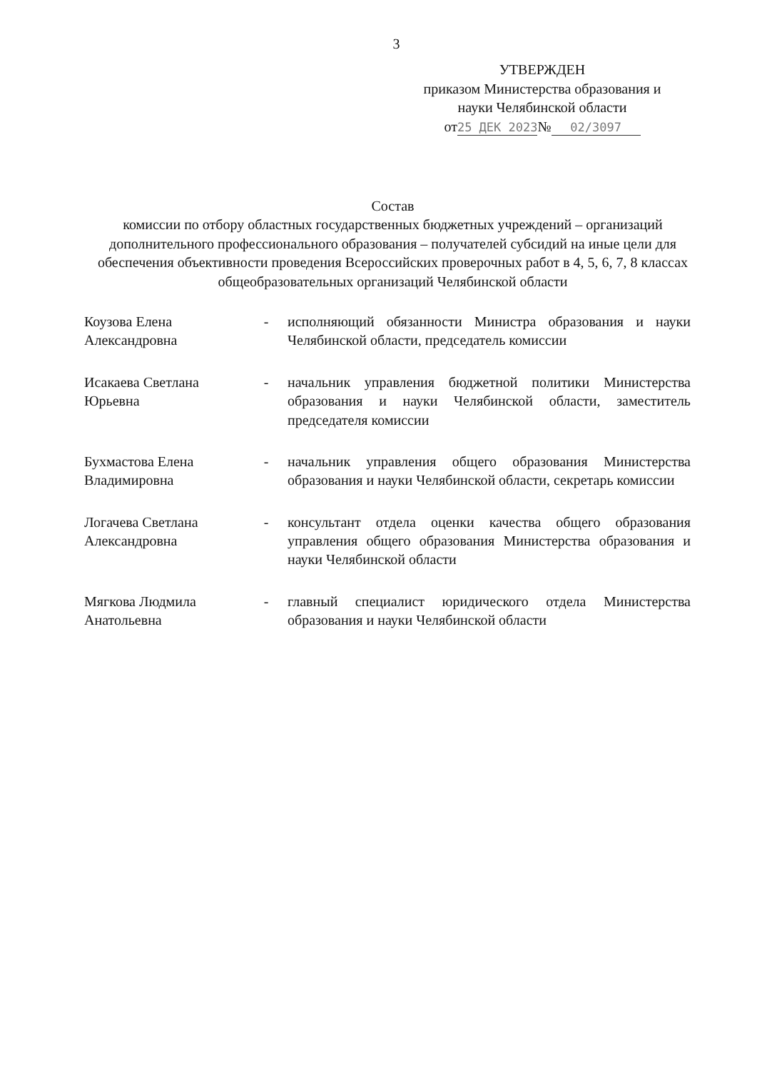3
УТВЕРЖДЕН
приказом Министерства образования и
науки Челябинской области
от 25 ДЕК 2023 № 02/3097
Состав
комиссии по отбору областных государственных бюджетных учреждений – организаций дополнительного профессионального образования – получателей субсидий на иные цели для обеспечения объективности проведения Всероссийских проверочных работ в 4, 5, 6, 7, 8 классах общеобразовательных организаций Челябинской области
| Коузова Елена Александровна | - | исполняющий обязанности Министра образования и науки Челябинской области, председатель комиссии |
| Исакаева Светлана Юрьевна | - | начальник управления бюджетной политики Министерства образования и науки Челябинской области, заместитель председателя комиссии |
| Бухмастова Елена Владимировна | - | начальник управления общего образования Министерства образования и науки Челябинской области, секретарь комиссии |
| Логачева Светлана Александровна | - | консультант отдела оценки качества общего образования управления общего образования Министерства образования и науки Челябинской области |
| Мягкова Людмила Анатольевна | - | главный специалист юридического отдела Министерства образования и науки Челябинской области |